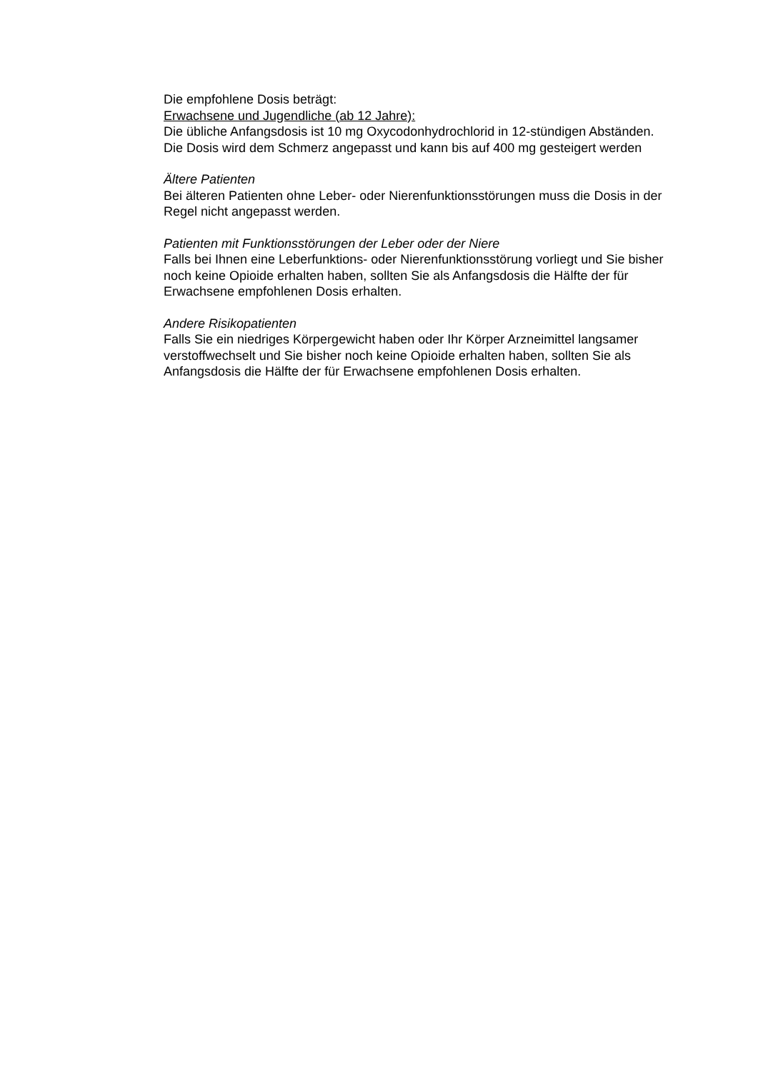Die empfohlene Dosis beträgt:
Erwachsene und Jugendliche (ab 12 Jahre):
Die übliche Anfangsdosis ist 10 mg Oxycodonhydrochlorid in 12-stündigen Abständen. Die Dosis wird dem Schmerz angepasst und kann bis auf 400 mg gesteigert werden
Ältere Patienten
Bei älteren Patienten ohne Leber- oder Nierenfunktionsstörungen muss die Dosis in der Regel nicht angepasst werden.
Patienten mit Funktionsstörungen der Leber oder der Niere
Falls bei Ihnen eine Leberfunktions- oder Nierenfunktionsstörung vorliegt und Sie bisher noch keine Opioide erhalten haben, sollten Sie als Anfangsdosis die Hälfte der für Erwachsene empfohlenen Dosis erhalten.
Andere Risikopatienten
Falls Sie ein niedriges Körpergewicht haben oder Ihr Körper Arzneimittel langsamer verstoffwechselt und Sie bisher noch keine Opioide erhalten haben, sollten Sie als Anfangsdosis die Hälfte der für Erwachsene empfohlenen Dosis erhalten.